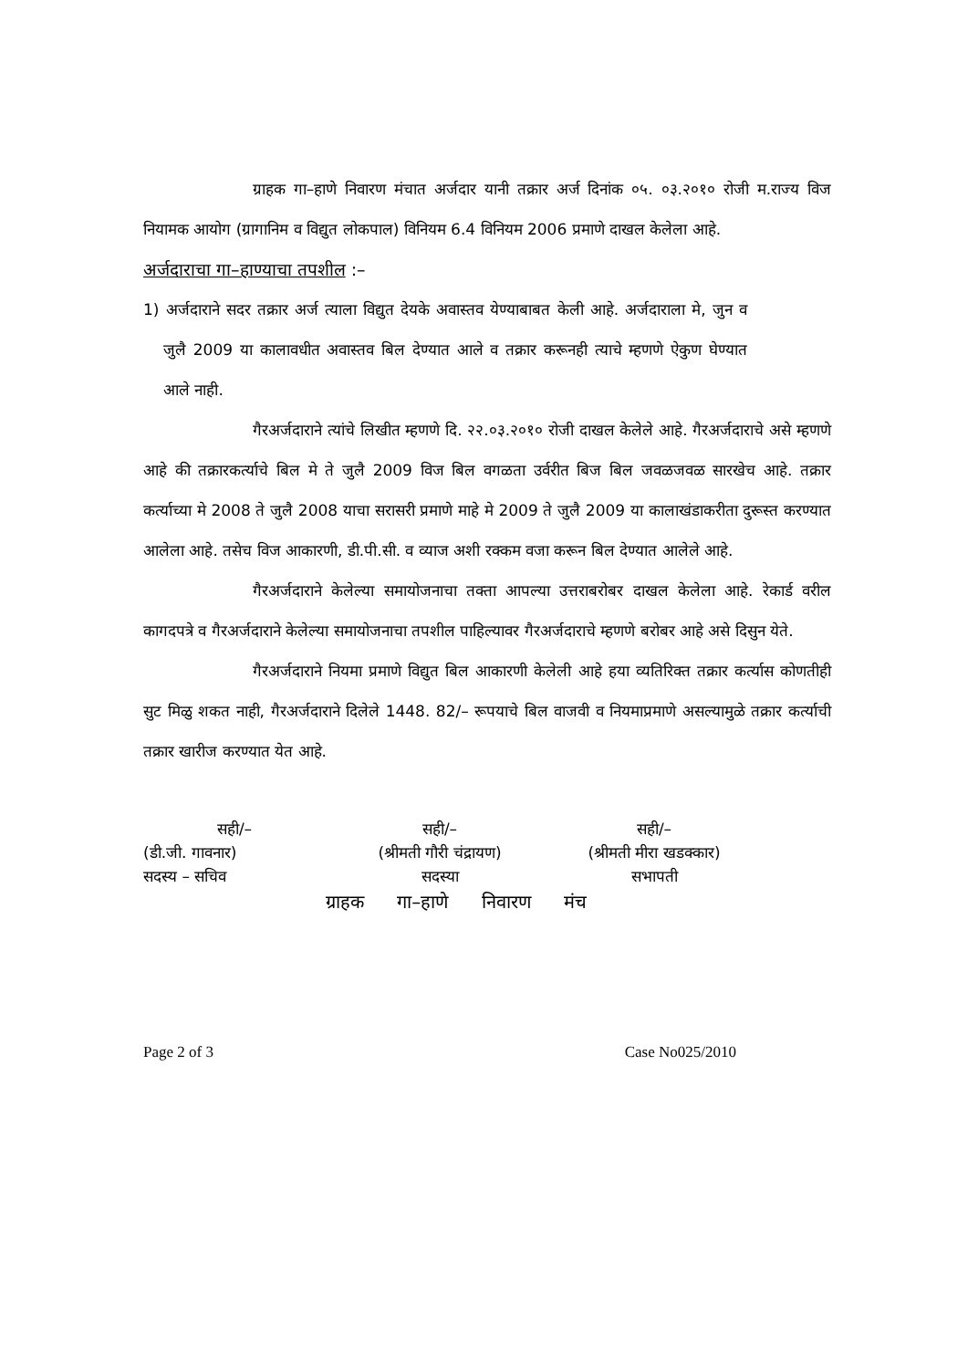ग्राहक गा–हाणे निवारण मंचात अर्जदार यानी तक्रार अर्ज दिनांक ०५. ०३.२०१० रोजी म.राज्य विज नियामक आयोग (ग्रागानिम व विद्युत लोकपाल) विनियम 6.4 विनियम 2006 प्रमाणे दाखल केलेला आहे.
अर्जदाराचा गा–हाण्याचा तपशील :–
1) अर्जदाराने सदर तक्रार अर्ज त्याला विद्युत देयके अवास्तव येण्याबाबत केली आहे. अर्जदाराला मे, जुन व जुलै 2009 या कालावधीत अवास्तव बिल देण्यात आले व तक्रार करूनही त्याचे म्हणणे ऐकुण घेण्यात आले नाही.
गैरअर्जदाराने त्यांचे लिखीत म्हणणे दि. २२.०३.२०१० रोजी दाखल केलेले आहे. गैरअर्जदाराचे असे म्हणणे आहे की तक्रारकर्त्याचे बिल मे ते जुलै 2009 विज बिल वगळता उर्वरीत बिज बिल जवळजवळ सारखेच आहे. तक्रार कर्त्याच्या मे 2008 ते जुलै 2008 याचा सरासरी प्रमाणे माहे मे 2009 ते जुलै 2009 या कालाखंडाकरीता दुरूस्त करण्यात आलेला आहे. तसेच विज आकारणी, डी.पी.सी. व व्याज अशी रक्कम वजा करून बिल देण्यात आलेले आहे.
गैरअर्जदाराने केलेल्या समायोजनाचा तक्ता आपल्या उत्तराबरोबर दाखल केलेला आहे. रेकार्ड वरील कागदपत्रे व गैरअर्जदाराने केलेल्या समायोजनाचा तपशील पाहिल्यावर गैरअर्जदाराचे म्हणणे बरोबर आहे असे दिसुन येते.
गैरअर्जदाराने नियमा प्रमाणे विद्युत बिल आकारणी केलेली आहे हया व्यतिरिक्त तक्रार कर्त्यास कोणतीही सुट मिळु शकत नाही, गैरअर्जदाराने दिलेले 1448. 82/– रूपयाचे बिल वाजवी व नियमाप्रमाणे असल्यामुळे तक्रार कर्त्याची तक्रार खारीज करण्यात येत आहे.
सही/–
सही/–
सही/–
(डी.जी. गावनार)
(श्रीमती गौरी चंद्रायण)
(श्रीमती मीरा खडक्कार)
सदस्य – सचिव
सदस्या
सभापती
ग्राहक गा–हाणे निवारण मंच
Page 2 of 3 Case No025/2010